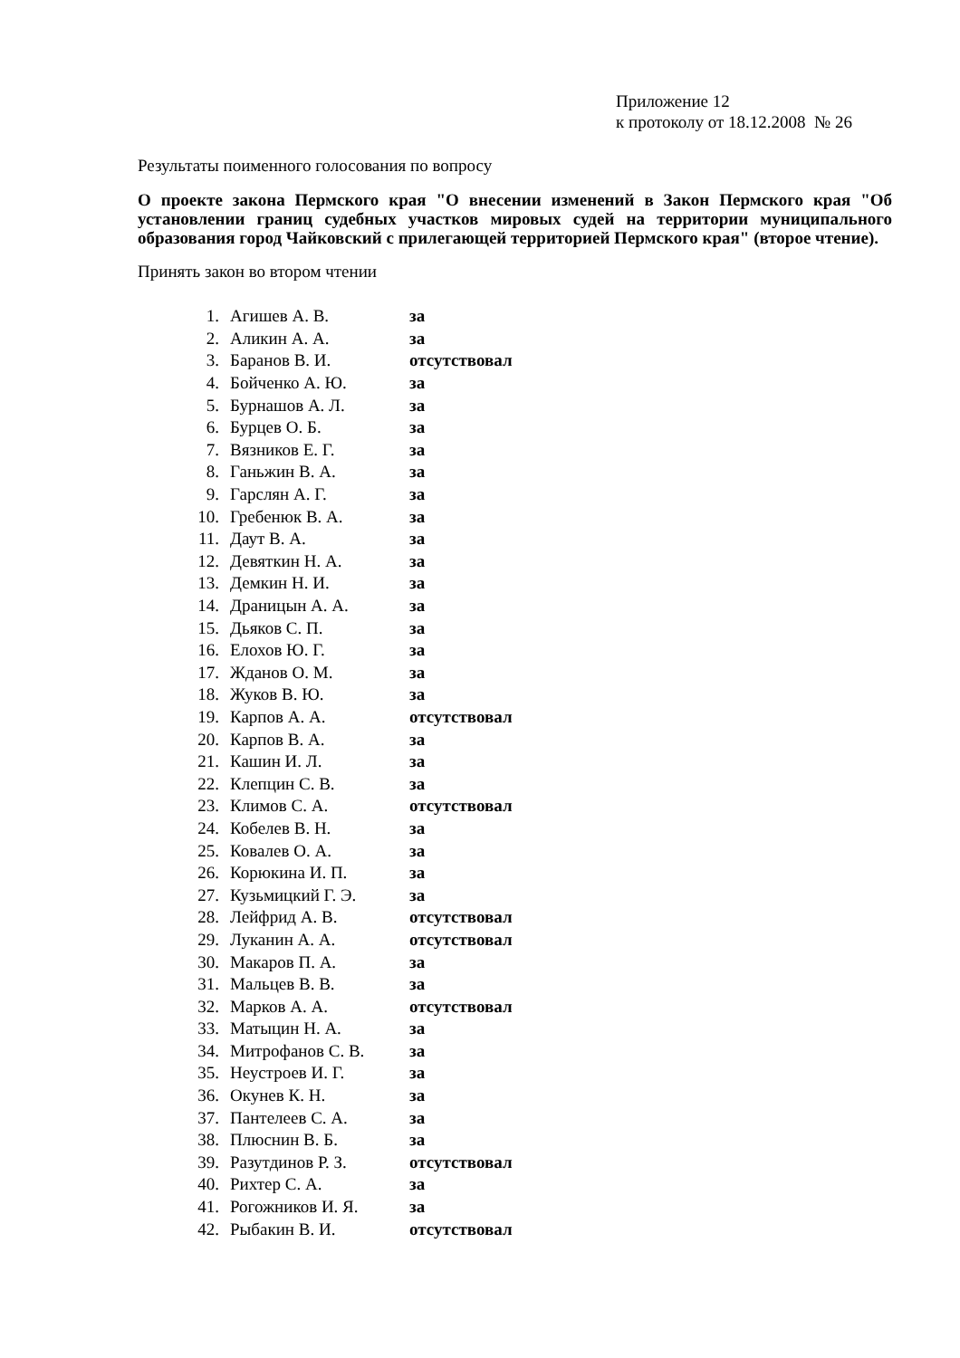Приложение 12
к протоколу от 18.12.2008 № 26
Результаты поименного голосования по вопросу
О проекте закона Пермского края "О внесении изменений в Закон Пермского края "Об установлении границ судебных участков мировых судей на территории муниципального образования город Чайковский с прилегающей территорией Пермского края" (второе чтение).
Принять закон во втором чтении
| 1. | Агишев А. В. | за |
| 2. | Аликин А. А. | за |
| 3. | Баранов В. И. | отсутствовал |
| 4. | Бойченко А. Ю. | за |
| 5. | Бурнашов А. Л. | за |
| 6. | Бурцев О. Б. | за |
| 7. | Вязников Е. Г. | за |
| 8. | Ганьжин В. А. | за |
| 9. | Гарслян А. Г. | за |
| 10. | Гребенюк В. А. | за |
| 11. | Даут В. А. | за |
| 12. | Девяткин Н. А. | за |
| 13. | Демкин Н. И. | за |
| 14. | Драницын А. А. | за |
| 15. | Дьяков С. П. | за |
| 16. | Елохов Ю. Г. | за |
| 17. | Жданов О. М. | за |
| 18. | Жуков В. Ю. | за |
| 19. | Карпов А. А. | отсутствовал |
| 20. | Карпов В. А. | за |
| 21. | Кашин И. Л. | за |
| 22. | Клепцин С. В. | за |
| 23. | Климов С. А. | отсутствовал |
| 24. | Кобелев В. Н. | за |
| 25. | Ковалев О. А. | за |
| 26. | Корюкина И. П. | за |
| 27. | Кузьмицкий Г. Э. | за |
| 28. | Лейфрид А. В. | отсутствовал |
| 29. | Луканин А. А. | отсутствовал |
| 30. | Макаров П. А. | за |
| 31. | Мальцев В. В. | за |
| 32. | Марков А. А. | отсутствовал |
| 33. | Матыцин Н. А. | за |
| 34. | Митрофанов С. В. | за |
| 35. | Неустроев И. Г. | за |
| 36. | Окунев К. Н. | за |
| 37. | Пантелеев С. А. | за |
| 38. | Плюснин В. Б. | за |
| 39. | Разутдинов Р. З. | отсутствовал |
| 40. | Рихтер С. А. | за |
| 41. | Рогожников И. Я. | за |
| 42. | Рыбакин В. И. | отсутствовал |